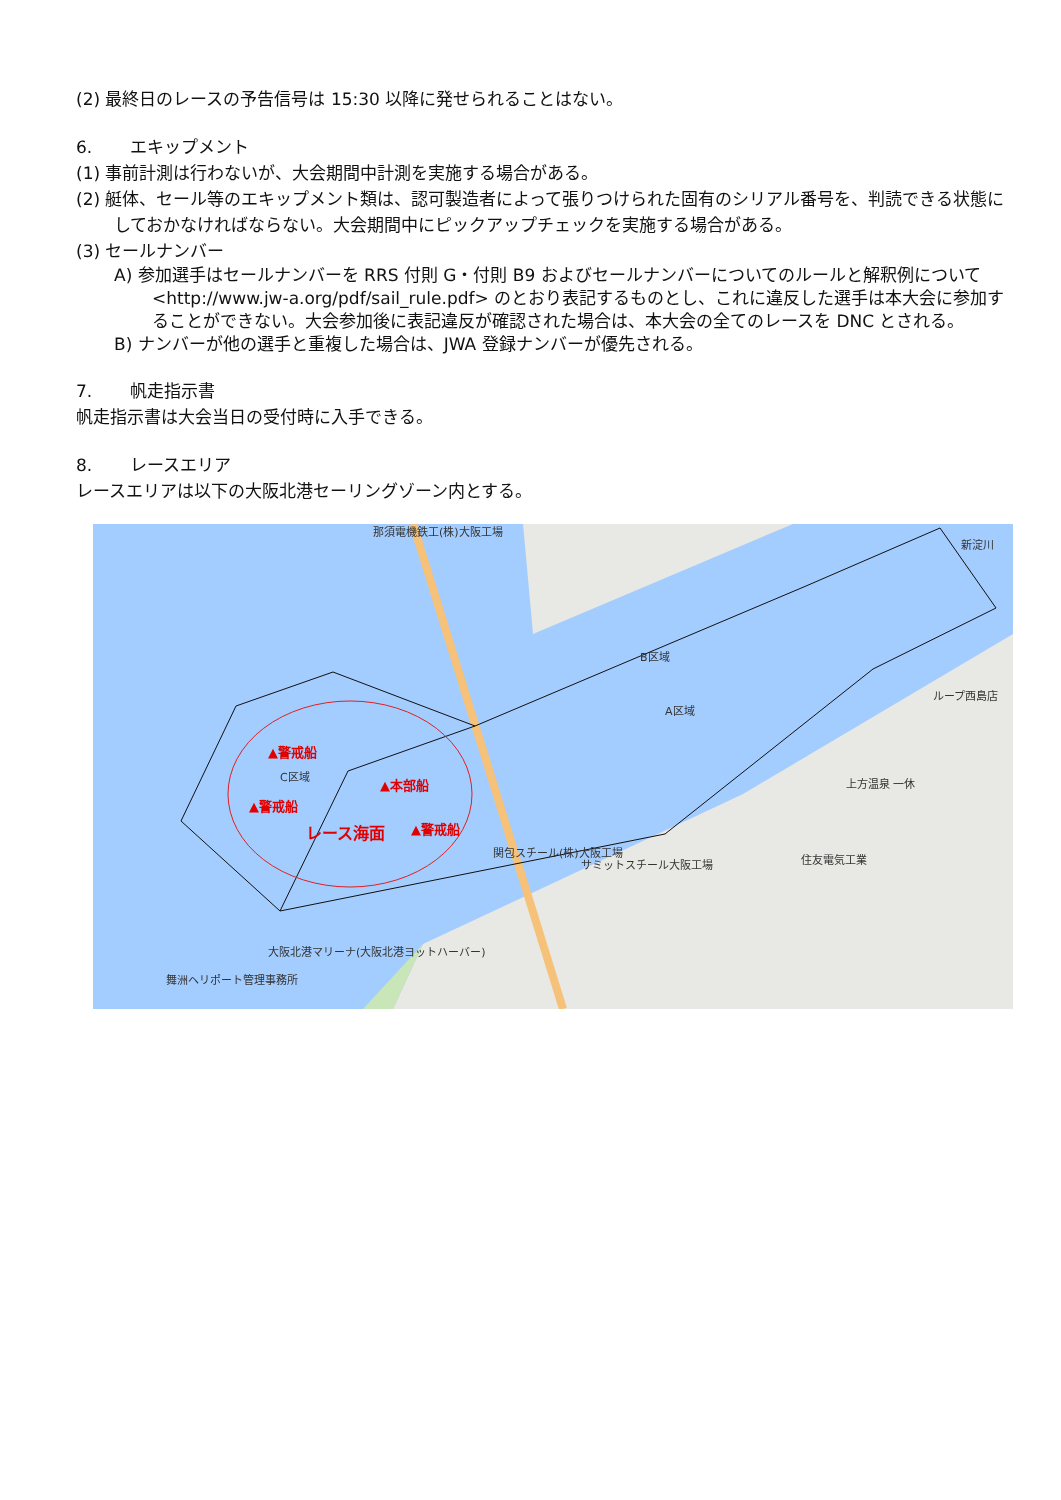(2) 最終日のレースの予告信号は 15:30 以降に発せられることはない。
6. エキップメント
(1) 事前計測は行わないが、大会期間中計測を実施する場合がある。
(2) 艇体、セール等のエキップメント類は、認可製造者によって張りつけられた固有のシリアル番号を、判読できる状態にしておかなければならない。大会期間中にピックアップチェックを実施する場合がある。
(3) セールナンバー
A) 参加選手はセールナンバーを RRS 付則 G・付則 B9 およびセールナンバーについてのルールと解釈例について <http://www.jw-a.org/pdf/sail_rule.pdf> のとおり表記するものとし、これに違反した選手は本大会に参加することができない。大会参加後に表記違反が確認された場合は、本大会の全てのレースを DNC とされる。
B) ナンバーが他の選手と重複した場合は、JWA 登録ナンバーが優先される。
7. 帆走指示書
帆走指示書は大会当日の受付時に入手できる。
8. レースエリア
レースエリアは以下の大阪北港セーリングゾーン内とする。
▲警戒船
▲警戒船
▲本部船
▲警戒船
レース海面
C区域
A区域
B区域
那須電機鉄工(株)大阪工場
関包スチール(株)大阪工場
サミットスチール大阪工場
住友電気工業
上方温泉 一休
ループ西島店
大阪北港マリーナ(大阪北港ヨットハーバー)
舞洲ヘリポート管理事務所
新淀川